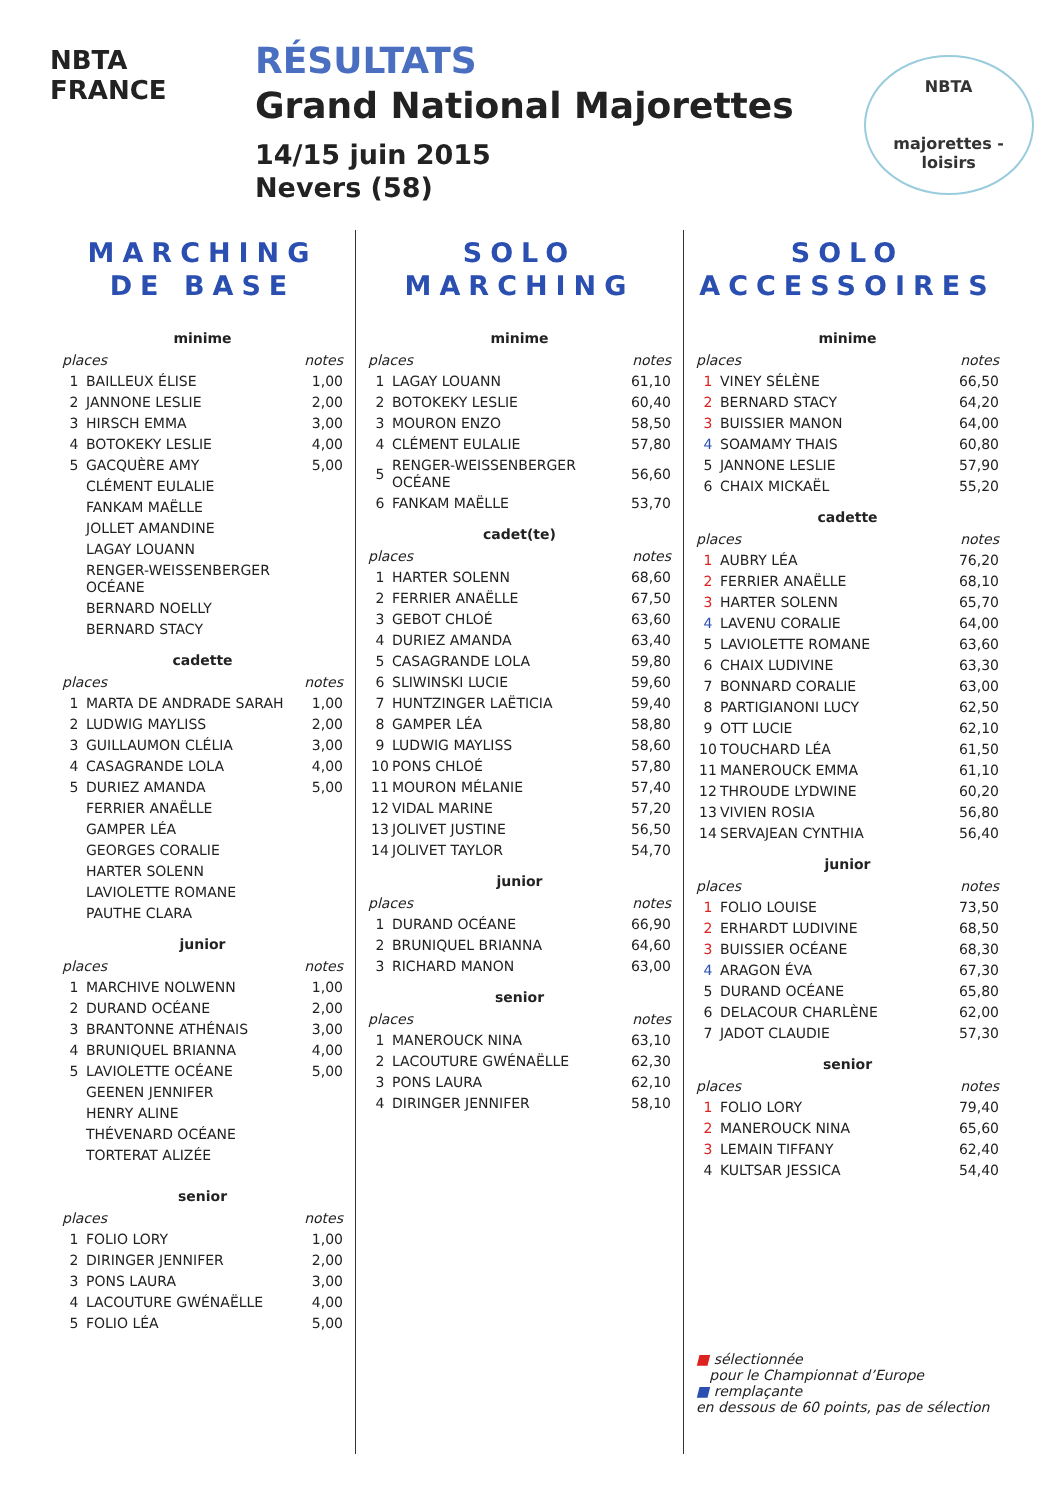NBTA
FRANCE
RÉSULTATS
Grand National Majorettes
14/15 juin 2015
Nevers (58)
NBTA
majorettes - loisirs
MARCHING
DE BASE
minime
| places | | notes |
| --- | --- | --- |
| 1 | BAILLEUX ÉLISE | 1,00 |
| 2 | JANNONE LESLIE | 2,00 |
| 3 | HIRSCH EMMA | 3,00 |
| 4 | BOTOKEKY LESLIE | 4,00 |
| 5 | GACQUÈRE AMY | 5,00 |
| | CLÉMENT EULALIE | |
| | FANKAM MAËLLE | |
| | JOLLET AMANDINE | |
| | LAGAY LOUANN | |
| | RENGER-WEISSENBERGER OCÉANE | |
| | BERNARD NOELLY | |
| | BERNARD STACY | |
cadette
| places | | notes |
| --- | --- | --- |
| 1 | MARTA DE ANDRADE SARAH | 1,00 |
| 2 | LUDWIG MAYLISS | 2,00 |
| 3 | GUILLAUMON CLÉLIA | 3,00 |
| 4 | CASAGRANDE LOLA | 4,00 |
| 5 | DURIEZ AMANDA | 5,00 |
| | FERRIER ANAËLLE | |
| | GAMPER LÉA | |
| | GEORGES CORALIE | |
| | HARTER SOLENN | |
| | LAVIOLETTE ROMANE | |
| | PAUTHE CLARA | |
junior
| places | | notes |
| --- | --- | --- |
| 1 | MARCHIVE NOLWENN | 1,00 |
| 2 | DURAND OCÉANE | 2,00 |
| 3 | BRANTONNE ATHÉNAIS | 3,00 |
| 4 | BRUNIQUEL BRIANNA | 4,00 |
| 5 | LAVIOLETTE OCÉANE | 5,00 |
| | GEENEN JENNIFER | |
| | HENRY ALINE | |
| | THÉVENARD OCÉANE | |
| | TORTERAT ALIZÉE | |
senior
| places | | notes |
| --- | --- | --- |
| 1 | FOLIO LORY | 1,00 |
| 2 | DIRINGER JENNIFER | 2,00 |
| 3 | PONS LAURA | 3,00 |
| 4 | LACOUTURE GWÉNAËLLE | 4,00 |
| 5 | FOLIO LÉA | 5,00 |
SOLO
MARCHING
minime
| places | | notes |
| --- | --- | --- |
| 1 | LAGAY LOUANN | 61,10 |
| 2 | BOTOKEKY LESLIE | 60,40 |
| 3 | MOURON ENZO | 58,50 |
| 4 | CLÉMENT EULALIE | 57,80 |
| 5 | RENGER-WEISSENBERGER OCÉANE | 56,60 |
| 6 | FANKAM MAËLLE | 53,70 |
cadet(te)
| places | | notes |
| --- | --- | --- |
| 1 | HARTER SOLENN | 68,60 |
| 2 | FERRIER ANAËLLE | 67,50 |
| 3 | GEBOT CHLOÉ | 63,60 |
| 4 | DURIEZ AMANDA | 63,40 |
| 5 | CASAGRANDE LOLA | 59,80 |
| 6 | SLIWINSKI LUCIE | 59,60 |
| 7 | HUNTZINGER LAËTICIA | 59,40 |
| 8 | GAMPER LÉA | 58,80 |
| 9 | LUDWIG MAYLISS | 58,60 |
| 10 | PONS CHLOÉ | 57,80 |
| 11 | MOURON MÉLANIE | 57,40 |
| 12 | VIDAL MARINE | 57,20 |
| 13 | JOLIVET JUSTINE | 56,50 |
| 14 | JOLIVET TAYLOR | 54,70 |
junior
| places | | notes |
| --- | --- | --- |
| 1 | DURAND OCÉANE | 66,90 |
| 2 | BRUNIQUEL BRIANNA | 64,60 |
| 3 | RICHARD MANON | 63,00 |
senior
| places | | notes |
| --- | --- | --- |
| 1 | MANEROUCK NINA | 63,10 |
| 2 | LACOUTURE GWÉNAËLLE | 62,30 |
| 3 | PONS LAURA | 62,10 |
| 4 | DIRINGER JENNIFER | 58,10 |
SOLO
ACCESSOIRES
minime
| places | | notes |
| --- | --- | --- |
| 1 | VINEY SÉLÈNE | 66,50 |
| 2 | BERNARD STACY | 64,20 |
| 3 | BUISSIER MANON | 64,00 |
| 4 | SOAMAMY THAIS | 60,80 |
| 5 | JANNONE LESLIE | 57,90 |
| 6 | CHAIX MICKAËL | 55,20 |
cadette
| places | | notes |
| --- | --- | --- |
| 1 | AUBRY LÉA | 76,20 |
| 2 | FERRIER ANAËLLE | 68,10 |
| 3 | HARTER SOLENN | 65,70 |
| 4 | LAVENU CORALIE | 64,00 |
| 5 | LAVIOLETTE ROMANE | 63,60 |
| 6 | CHAIX LUDIVINE | 63,30 |
| 7 | BONNARD CORALIE | 63,00 |
| 8 | PARTIGIANONI LUCY | 62,50 |
| 9 | OTT LUCIE | 62,10 |
| 10 | TOUCHARD LÉA | 61,50 |
| 11 | MANEROUCK EMMA | 61,10 |
| 12 | THROUDE LYDWINE | 60,20 |
| 13 | VIVIEN ROSIA | 56,80 |
| 14 | SERVAJEAN CYNTHIA | 56,40 |
junior
| places | | notes |
| --- | --- | --- |
| 1 | FOLIO LOUISE | 73,50 |
| 2 | ERHARDT LUDIVINE | 68,50 |
| 3 | BUISSIER OCÉANE | 68,30 |
| 4 | ARAGON ÉVA | 67,30 |
| 5 | DURAND OCÉANE | 65,80 |
| 6 | DELACOUR CHARLÈNE | 62,00 |
| 7 | JADOT CLAUDIE | 57,30 |
senior
| places | | notes |
| --- | --- | --- |
| 1 | FOLIO LORY | 79,40 |
| 2 | MANEROUCK NINA | 65,60 |
| 3 | LEMAIN TIFFANY | 62,40 |
| 4 | KULTSAR JESSICA | 54,40 |
■ sélectionnée
pour le Championnat d’Europe
■ remplaçante
en dessous de 60 points, pas de sélection